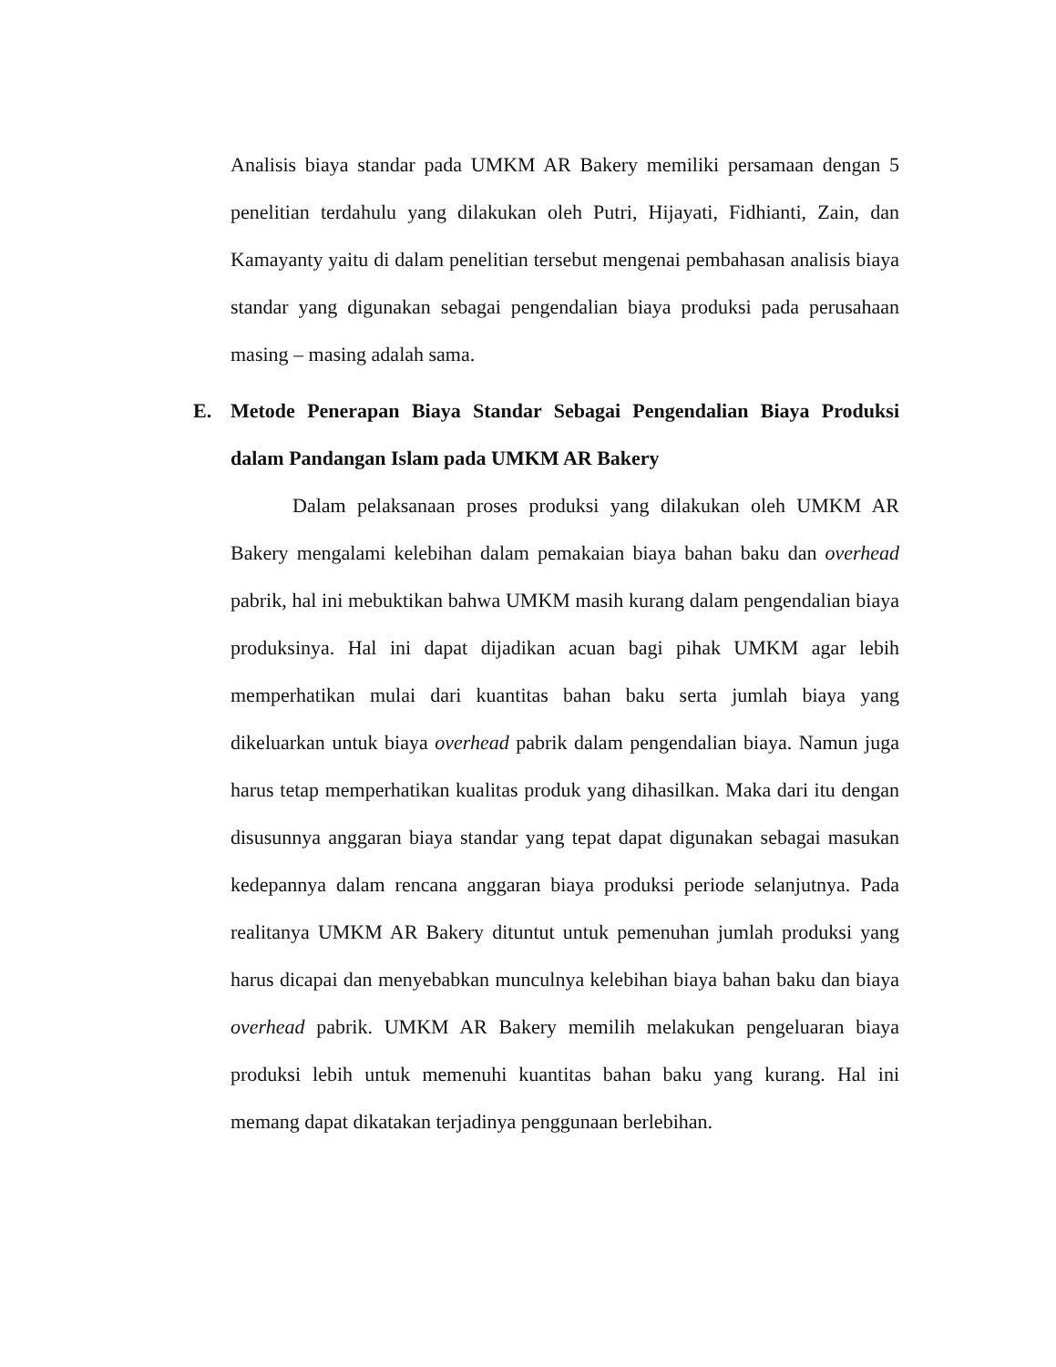Analisis biaya standar pada UMKM AR Bakery memiliki persamaan dengan 5 penelitian terdahulu yang dilakukan oleh Putri, Hijayati, Fidhianti, Zain, dan Kamayanty yaitu di dalam penelitian tersebut mengenai pembahasan analisis biaya standar yang digunakan sebagai pengendalian biaya produksi pada perusahaan masing – masing adalah sama.
E. Metode Penerapan Biaya Standar Sebagai Pengendalian Biaya Produksi dalam Pandangan Islam pada UMKM AR Bakery
Dalam pelaksanaan proses produksi yang dilakukan oleh UMKM AR Bakery mengalami kelebihan dalam pemakaian biaya bahan baku dan overhead pabrik, hal ini mebuktikan bahwa UMKM masih kurang dalam pengendalian biaya produksinya. Hal ini dapat dijadikan acuan bagi pihak UMKM agar lebih memperhatikan mulai dari kuantitas bahan baku serta jumlah biaya yang dikeluarkan untuk biaya overhead pabrik dalam pengendalian biaya. Namun juga harus tetap memperhatikan kualitas produk yang dihasilkan. Maka dari itu dengan disusunnya anggaran biaya standar yang tepat dapat digunakan sebagai masukan kedepannya dalam rencana anggaran biaya produksi periode selanjutnya. Pada realitanya UMKM AR Bakery dituntut untuk pemenuhan jumlah produksi yang harus dicapai dan menyebabkan munculnya kelebihan biaya bahan baku dan biaya overhead pabrik. UMKM AR Bakery memilih melakukan pengeluaran biaya produksi lebih untuk memenuhi kuantitas bahan baku yang kurang. Hal ini memang dapat dikatakan terjadinya penggunaan berlebihan.